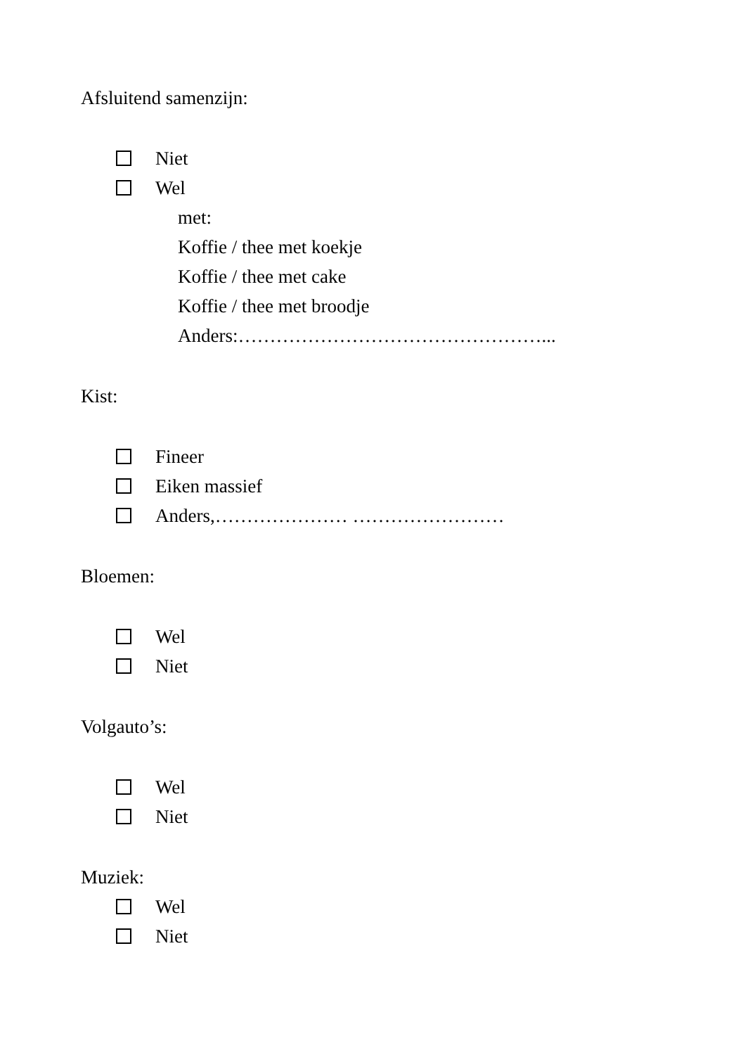Afsluitend samenzijn:
Niet
Wel
met:
Koffie / thee met koekje
Koffie / thee met cake
Koffie / thee met broodje
Anders:…………………………………………...
Kist:
Fineer
Eiken massief
Anders,………………… ……………………
Bloemen:
Wel
Niet
Volgauto’s:
Wel
Niet
Muziek:
Wel
Niet